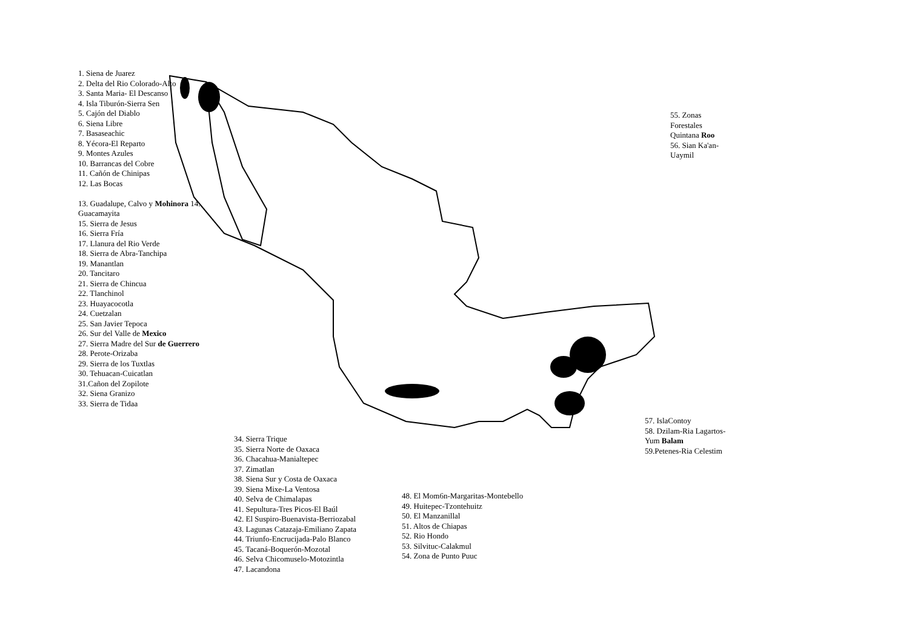1. Siena de Juarez
2. Delta del Rio Colorado-Alto
3. Santa Maria- El Descanso
4. Isla Tiburón-Sierra Sen
5. Cajón del Diablo
6. Siena Libre
7. Basaseachic
8. Yécora-El Reparto
9. Montes Azules
10. Barrancas del Cobre
11. Cañón de Chinipas
12. Las Bocas
13. Guadalupe, Calvo y Mohinora 14. Guacamayita
15. Sierra de Jesus
16. Sierra Fría
17. Llanura del Rio Verde
18. Sierra de Abra-Tanchipa
19. Manantlan
20. Tancitaro
21. Sierra de Chincua
22. Tlanchinol
23. Huayacocotla
24. Cuetzalan
25. San Javier Tepoca
26. Sur del Valle de Mexico
27. Sierra Madre del Sur de Guerrero
28. Perote-Orizaba
29. Sierra de los Tuxtlas
30. Tehuacan-Cuicatlan
31.Cañon del Zopilote
32. Siena Granizo
33. Sierra de Tidaa
55. Zonas Forestales Quintana Roo
56. Sian Ka'an-Uaymil
57. IslaContoy
58. Dzilam-Ria Lagartos-Yum Balam
59.Petenes-Ria Celestim
34. Sierra Trique
35. Sierra Norte de Oaxaca
36. Chacahua-Manialtepec
37. Zimatlan
38. Siena Sur y Costa de Oaxaca
39. Siena Mixe-La Ventosa
40. Selva de Chimalapas
41. Sepultura-Tres Picos-El Baúl
42. El Suspiro-Buenavista-Berriozabal
43. Lagunas Catazaja-Emiliano Zapata
44. Triunfo-Encrucijada-Palo Blanco
45. Tacaná-Boquerón-Mozotal
46. Selva Chicomuselo-Motozintla
47. Lacandona
48. El Mom6n-Margaritas-Montebello
49. Huitepec-Tzontehuitz
50. El Manzanillal
51. Altos de Chiapas
52. Rio Hondo
53. Silvituc-Calakmul
54. Zona de Punto Puuc